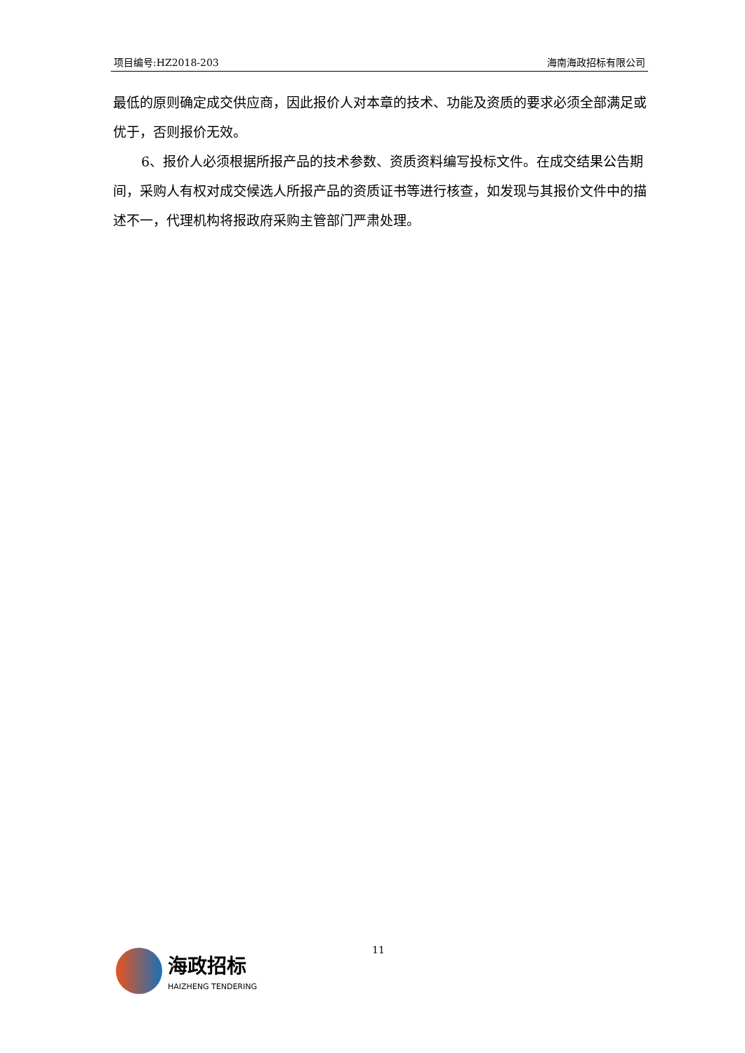项目编号:HZ2018-203 海南海政招标有限公司
最低的原则确定成交供应商，因此报价人对本章的技术、功能及资质的要求必须全部满足或优于，否则报价无效。
6、报价人必须根据所报产品的技术参数、资质资料编写投标文件。在成交结果公告期间，采购人有权对成交候选人所报产品的资质证书等进行核查，如发现与其报价文件中的描述不一，代理机构将报政府采购主管部门严肃处理。
11
海政招标
HAIZHENG TENDERING